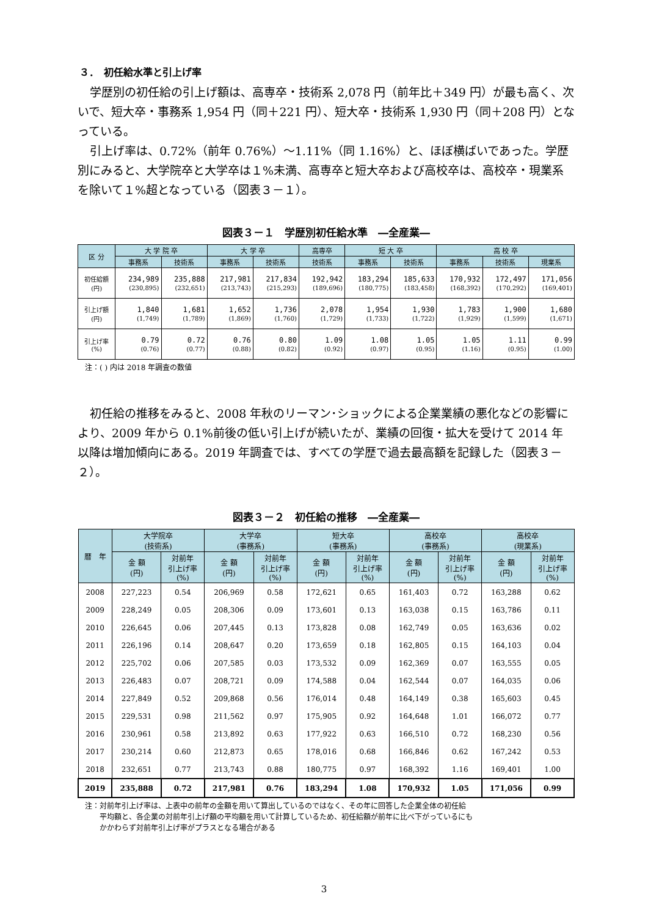３．　初任給水準と引上げ率
学歴別の初任給の引上げ額は、高専卒・技術系 2,078 円（前年比＋349 円）が最も高く、次いで、短大卒・事務系 1,954 円（同＋221 円）、短大卒・技術系 1,930 円（同＋208 円）となっている。
引上げ率は、0.72%（前年 0.76%）～1.11%（同 1.16%）と、ほぼ横ばいであった。学歴別にみると、大学院卒と大学卒は１%未満、高専卒と短大卒および高校卒は、高校卒・現業系を除いて１%超となっている（図表３－１）。
図表３－１　学歴別初任給水準　―全産業―
| 区 分 | 大 学 院 卒 | | 大 学 卒 | | 高専卒 | 短 大 卒 | | 高 校 卒 | | |
| --- | --- | --- | --- | --- | --- | --- | --- | --- | --- | --- |
| | 事務系 | 技術系 | 事務系 | 技術系 | 技術系 | 事務系 | 技術系 | 事務系 | 技術系 | 現業系 |
| 初任給額 (円) | 234,989 (230,895) | 235,888 (232,651) | 217,981 (213,743) | 217,834 (215,293) | 192,942 (189,696) | 183,294 (180,775) | 185,633 (183,458) | 170,932 (168,392) | 172,497 (170,292) | 171,056 (169,401) |
| 引上げ額 (円) | 1,840 (1,749) | 1,681 (1,789) | 1,652 (1,869) | 1,736 (1,760) | 2,078 (1,729) | 1,954 (1,733) | 1,930 (1,722) | 1,783 (1,929) | 1,900 (1,599) | 1,680 (1,671) |
| 引上げ率 (%) | 0.79 (0.76) | 0.72 (0.77) | 0.76 (0.88) | 0.80 (0.82) | 1.09 (0.92) | 1.08 (0.97) | 1.05 (0.95) | 1.05 (1.16) | 1.11 (0.95) | 0.99 (1.00) |
注：( ) 内は 2018 年調査の数値
初任給の推移をみると、2008 年秋のリーマン･ショックによる企業業績の悪化などの影響により、2009 年から 0.1%前後の低い引上げが続いたが、業績の回復・拡大を受けて 2014 年以降は増加傾向にある。2019 年調査では、すべての学歴で過去最高額を記録した（図表３－２）。
図表３－２　初任給の推移　―全産業―
| 暦 年 | 大学院卒 (技術系) | | 大学卒 (事務系) | | 短大卒 (事務系) | | 高校卒 (事務系) | | 高校卒 (現業系) | |
| --- | --- | --- | --- | --- | --- | --- | --- | --- | --- | --- |
| | 金 額 (円) | 対前年 引上げ率 (%) | 金 額 (円) | 対前年 引上げ率 (%) | 金 額 (円) | 対前年 引上げ率 (%) | 金 額 (円) | 対前年 引上げ率 (%) | 金 額 (円) | 対前年 引上げ率 (%) |
| 2008 | 227,223 | 0.54 | 206,969 | 0.58 | 172,621 | 0.65 | 161,403 | 0.72 | 163,288 | 0.62 |
| 2009 | 228,249 | 0.05 | 208,306 | 0.09 | 173,601 | 0.13 | 163,038 | 0.15 | 163,786 | 0.11 |
| 2010 | 226,645 | 0.06 | 207,445 | 0.13 | 173,828 | 0.08 | 162,749 | 0.05 | 163,636 | 0.02 |
| 2011 | 226,196 | 0.14 | 208,647 | 0.20 | 173,659 | 0.18 | 162,805 | 0.15 | 164,103 | 0.04 |
| 2012 | 225,702 | 0.06 | 207,585 | 0.03 | 173,532 | 0.09 | 162,369 | 0.07 | 163,555 | 0.05 |
| 2013 | 226,483 | 0.07 | 208,721 | 0.09 | 174,588 | 0.04 | 162,544 | 0.07 | 164,035 | 0.06 |
| 2014 | 227,849 | 0.52 | 209,868 | 0.56 | 176,014 | 0.48 | 164,149 | 0.38 | 165,603 | 0.45 |
| 2015 | 229,531 | 0.98 | 211,562 | 0.97 | 175,905 | 0.92 | 164,648 | 1.01 | 166,072 | 0.77 |
| 2016 | 230,961 | 0.58 | 213,892 | 0.63 | 177,922 | 0.63 | 166,510 | 0.72 | 168,230 | 0.56 |
| 2017 | 230,214 | 0.60 | 212,873 | 0.65 | 178,016 | 0.68 | 166,846 | 0.62 | 167,242 | 0.53 |
| 2018 | 232,651 | 0.77 | 213,743 | 0.88 | 180,775 | 0.97 | 168,392 | 1.16 | 169,401 | 1.00 |
| 2019 | 235,888 | 0.72 | 217,981 | 0.76 | 183,294 | 1.08 | 170,932 | 1.05 | 171,056 | 0.99 |
注：対前年引上げ率は、上表中の前年の金額を用いて算出しているのではなく、その年に回答した企業全体の初任給
　　平均額と、各企業の対前年引上げ額の平均額を用いて計算しているため、初任給額が前年に比べ下がっているにも
　　かかわらず対前年引上げ率がプラスとなる場合がある
3